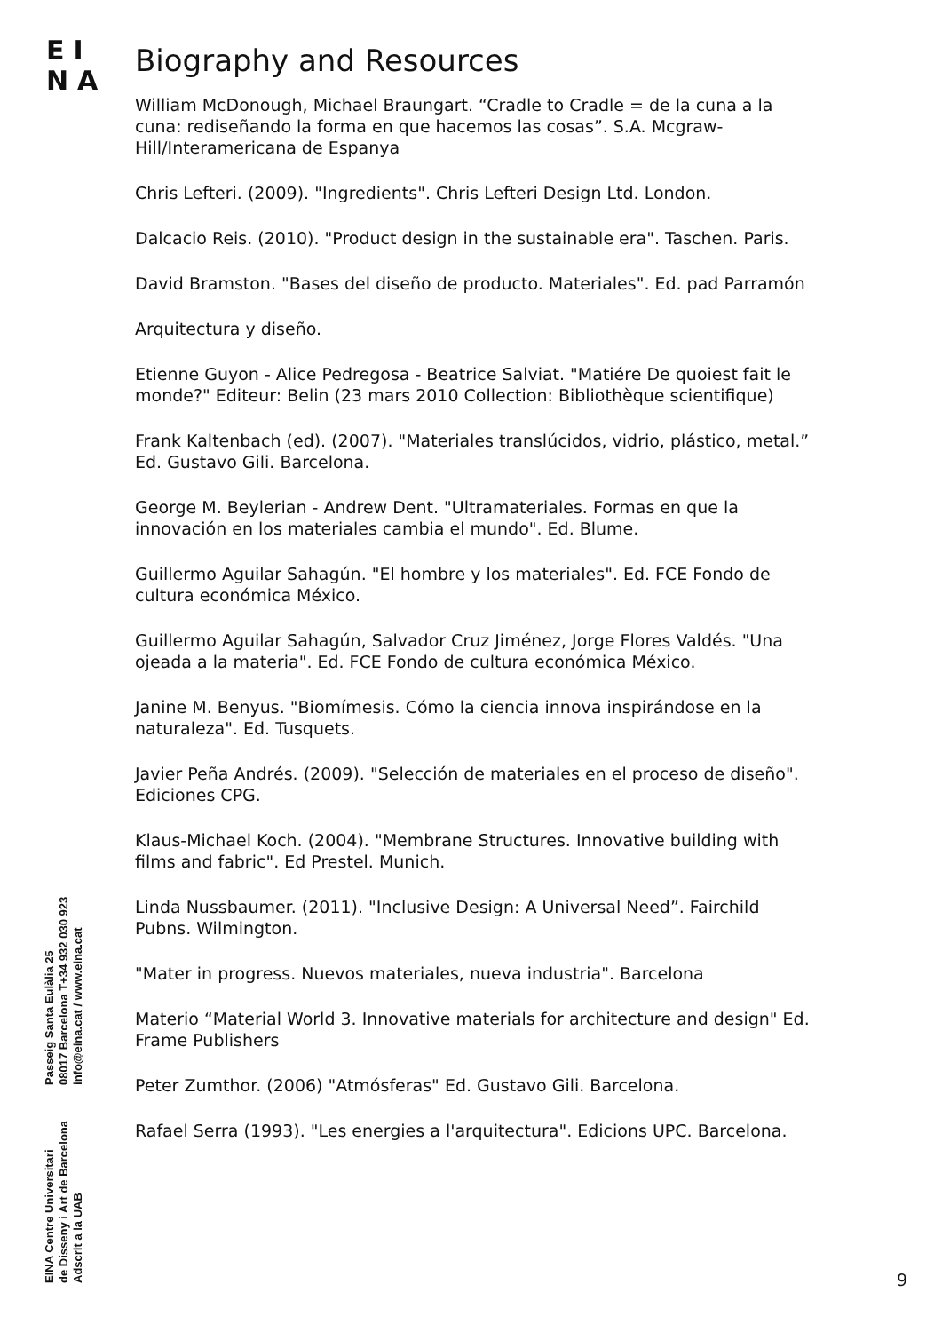EI
NA
Biography and Resources
William McDonough, Michael Braungart. “Cradle to Cradle = de la cuna a la cuna: rediseñando la forma en que hacemos las cosas”. S.A. Mcgraw-Hill/Interamericana de Espanya
Chris Lefteri. (2009). "Ingredients". Chris Lefteri Design Ltd. London.
Dalcacio Reis. (2010). "Product design in the sustainable era". Taschen. Paris.
David Bramston. "Bases del diseño de producto. Materiales". Ed. pad Parramón
Arquitectura y diseño.
Etienne Guyon - Alice Pedregosa - Beatrice Salviat. "Matiére De quoiest fait le monde?" Editeur: Belin (23 mars 2010 Collection: Bibliothèque scientifique)
Frank Kaltenbach (ed). (2007). "Materiales translúcidos, vidrio, plástico, metal.” Ed. Gustavo Gili. Barcelona.
George M. Beylerian - Andrew Dent. "Ultramateriales. Formas en que la innovación en los materiales cambia el mundo". Ed. Blume.
Guillermo Aguilar Sahagún. "El hombre y los materiales". Ed. FCE Fondo de cultura económica México.
Guillermo Aguilar Sahagún, Salvador Cruz Jiménez, Jorge Flores Valdés. "Una ojeada a la materia". Ed. FCE Fondo de cultura económica México.
Janine M. Benyus. "Biomímesis. Cómo la ciencia innova inspirándose en la naturaleza". Ed. Tusquets.
Javier Peña Andrés. (2009). "Selección de materiales en el proceso de diseño". Ediciones CPG.
Klaus-Michael Koch. (2004). "Membrane Structures. Innovative building with films and fabric". Ed Prestel. Munich.
Linda Nussbaumer. (2011). "Inclusive Design: A Universal Need”. Fairchild Pubns. Wilmington.
"Mater in progress. Nuevos materiales, nueva industria". Barcelona
Materio “Material World 3. Innovative materials for architecture and design" Ed. Frame Publishers
Peter Zumthor. (2006) "Atmósferas" Ed. Gustavo Gili. Barcelona.
Rafael Serra (1993). "Les energies a l'arquitectura". Edicions UPC. Barcelona.
EINA Centre Universitari
de Disseny i Art de Barcelona
Adscrit a la UAB
Passeig Santa Eulàlia 25
08017 Barcelona T+34 932 030 923
info@eina.cat / www.eina.cat
9